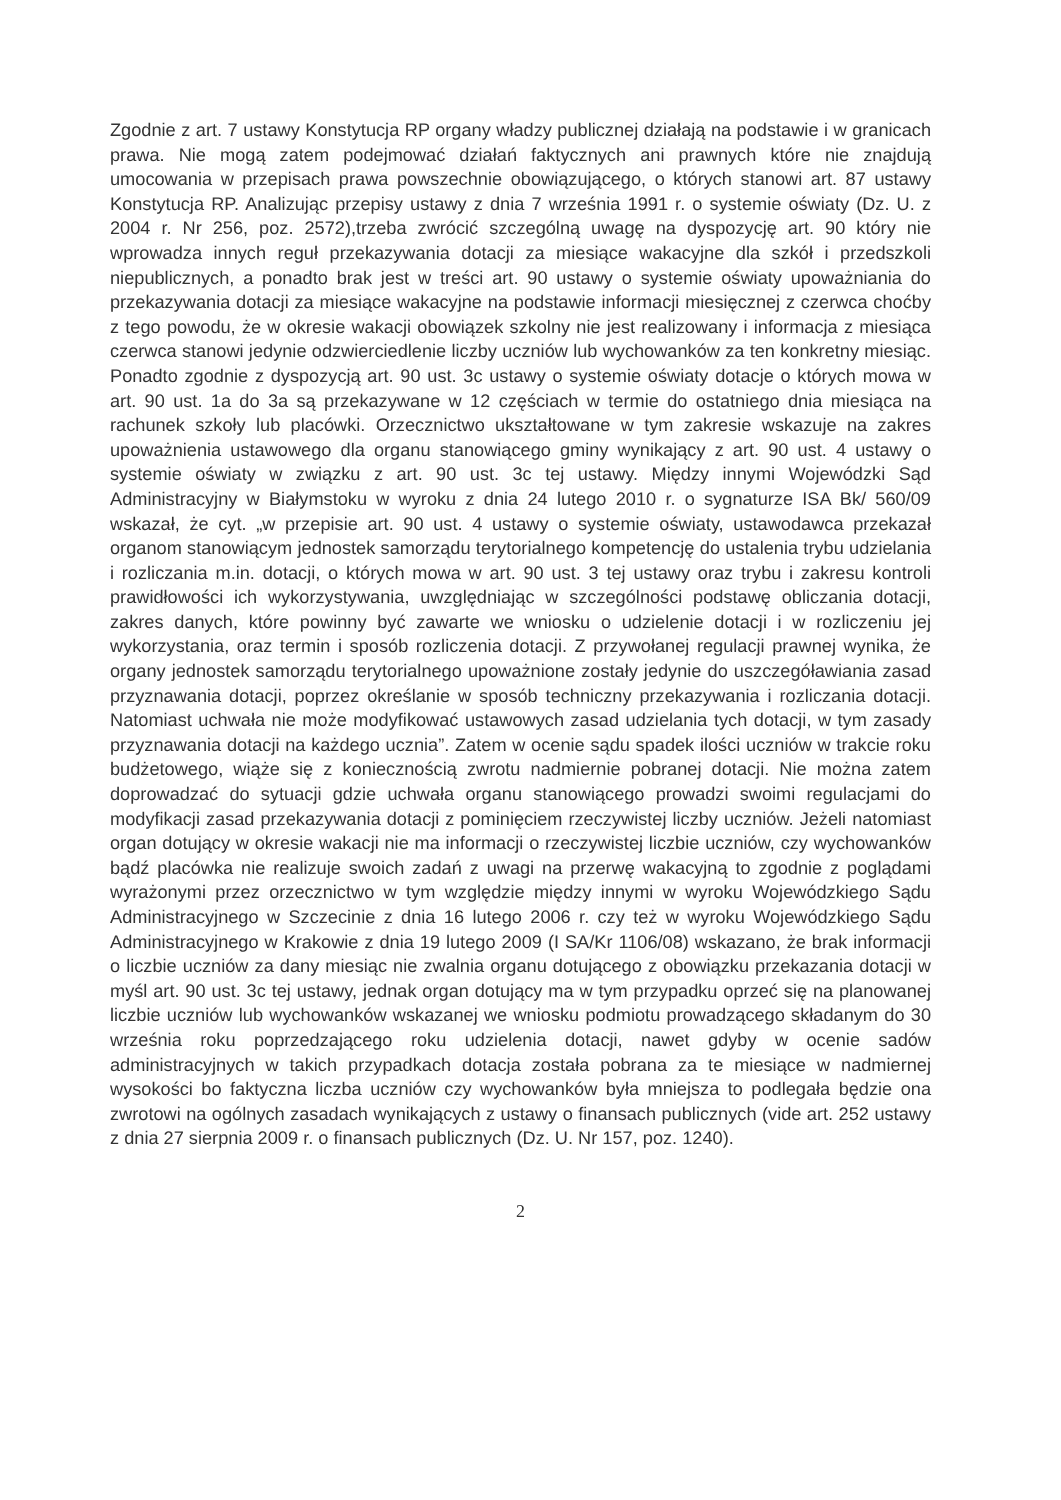Zgodnie z art. 7 ustawy Konstytucja RP organy władzy publicznej działają na podstawie i w granicach prawa. Nie mogą zatem podejmować działań faktycznych ani prawnych które nie znajdują umocowania w przepisach prawa powszechnie obowiązującego, o których stanowi art. 87 ustawy Konstytucja RP. Analizując przepisy ustawy z dnia 7 września 1991 r. o systemie oświaty (Dz. U. z 2004 r. Nr 256, poz. 2572),trzeba zwrócić szczególną uwagę na dyspozycję art. 90 który nie wprowadza innych reguł przekazywania dotacji za miesiące wakacyjne dla szkół i przedszkoli niepublicznych, a ponadto brak jest w treści art. 90 ustawy o systemie oświaty upoważniania do przekazywania dotacji za miesiące wakacyjne na podstawie informacji miesięcznej z czerwca choćby z tego powodu, że w okresie wakacji obowiązek szkolny nie jest realizowany i informacja z miesiąca czerwca stanowi jedynie odzwierciedlenie liczby uczniów lub wychowanków za ten konkretny miesiąc. Ponadto zgodnie z dyspozycją art. 90 ust. 3c ustawy o systemie oświaty dotacje o których mowa w art. 90 ust. 1a do 3a są przekazywane w 12 częściach w termie do ostatniego dnia miesiąca na rachunek szkoły lub placówki. Orzecznictwo ukształtowane w tym zakresie wskazuje na zakres upoważnienia ustawowego dla organu stanowiącego gminy wynikający z art. 90 ust. 4 ustawy o systemie oświaty w związku z art. 90 ust. 3c tej ustawy. Między innymi Wojewódzki Sąd Administracyjny w Białymstoku w wyroku z dnia 24 lutego 2010 r. o sygnaturze ISA Bk/ 560/09 wskazał, że cyt. „w przepisie art. 90 ust. 4 ustawy o systemie oświaty, ustawodawca przekazał organom stanowiącym jednostek samorządu terytorialnego kompetencję do ustalenia trybu udzielania i rozliczania m.in. dotacji, o których mowa w art. 90 ust. 3 tej ustawy oraz trybu i zakresu kontroli prawidłowości ich wykorzystywania, uwzględniając w szczególności podstawę obliczania dotacji, zakres danych, które powinny być zawarte we wniosku o udzielenie dotacji i w rozliczeniu jej wykorzystania, oraz termin i sposób rozliczenia dotacji. Z przywołanej regulacji prawnej wynika, że organy jednostek samorządu terytorialnego upoważnione zostały jedynie do uszczegóławiania zasad przyznawania dotacji, poprzez określanie w sposób techniczny przekazywania i rozliczania dotacji. Natomiast uchwała nie może modyfikować ustawowych zasad udzielania tych dotacji, w tym zasady przyznawania dotacji na każdego ucznia”. Zatem w ocenie sądu spadek ilości uczniów w trakcie roku budżetowego, wiąże się z koniecznością zwrotu nadmiernie pobranej dotacji. Nie można zatem doprowadzać do sytuacji gdzie uchwała organu stanowiącego prowadzi swoimi regulacjami do modyfikacji zasad przekazywania dotacji z pominięciem rzeczywistej liczby uczniów. Jeżeli natomiast organ dotujący w okresie wakacji nie ma informacji o rzeczywistej liczbie uczniów, czy wychowanków bądź placówka nie realizuje swoich zadań z uwagi na przerwę wakacyjną to zgodnie z poglądami wyrażonymi przez orzecznictwo w tym względzie między innymi w wyroku Wojewódzkiego Sądu Administracyjnego w Szczecinie z dnia 16 lutego 2006 r. czy też w wyroku Wojewódzkiego Sądu Administracyjnego w Krakowie z dnia 19 lutego 2009 (I SA/Kr 1106/08) wskazano, że brak informacji o liczbie uczniów za dany miesiąc nie zwalnia organu dotującego z obowiązku przekazania dotacji w myśl art. 90 ust. 3c tej ustawy, jednak organ dotujący ma w tym przypadku oprzeć się na planowanej liczbie uczniów lub wychowanków wskazanej we wniosku podmiotu prowadzącego składanym do 30 września roku poprzedzającego roku udzielenia dotacji, nawet gdyby w ocenie sadów administracyjnych w takich przypadkach dotacja została pobrana za te miesiące w nadmiernej wysokości bo faktyczna liczba uczniów czy wychowanków była mniejsza to podlegała będzie ona zwrotowi na ogólnych zasadach wynikających z ustawy o finansach publicznych (vide art. 252 ustawy z dnia 27 sierpnia 2009 r. o finansach publicznych (Dz. U. Nr 157, poz. 1240).
2